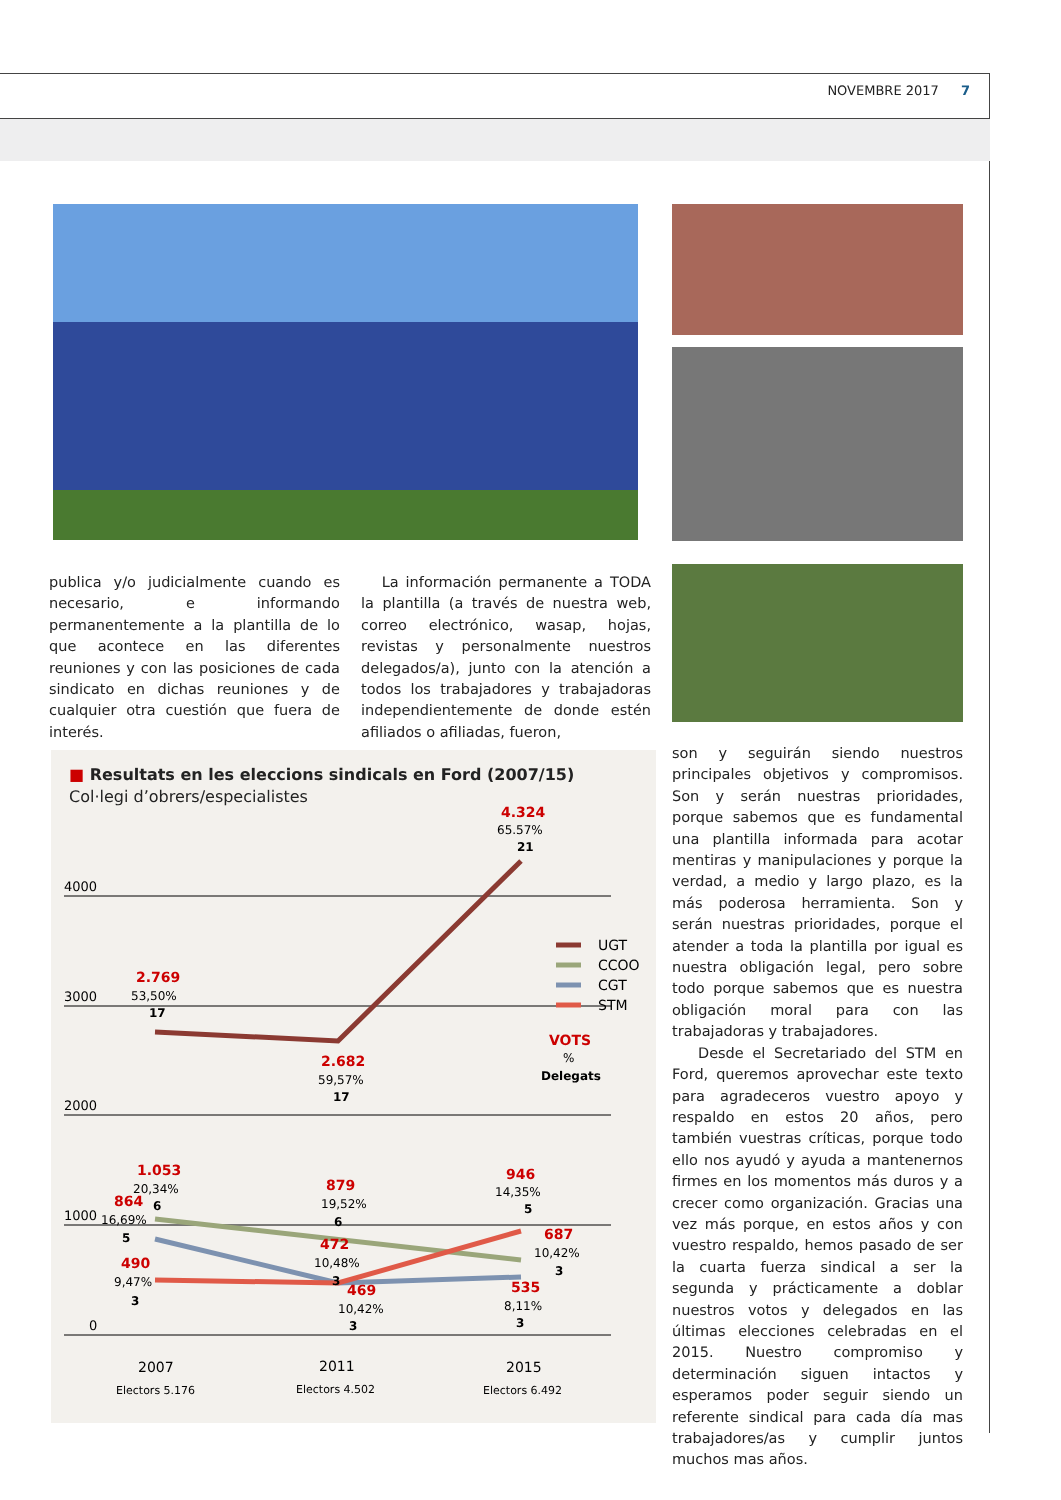NOVEMBRE 2017 7
publica y/o judicialmente cuando es necesario, e informando permanentemente a la plantilla de lo que acontece en las diferentes reuniones y con las posiciones de cada sindicato en dichas reuniones y de cualquier otra cuestión que fuera de interés.
La información permanente a TODA la plantilla (a través de nuestra web, correo electrónico, wasap, hojas, revistas y personalmente nuestros delegados/a), junto con la atención a todos los trabajadores y trabajadoras independientemente de donde estén afiliados o afiliadas, fueron,
son y seguirán siendo nuestros principales objetivos y compromisos. Son y serán nuestras prioridades, porque sabemos que es fundamental una plantilla informada para acotar mentiras y manipulaciones y porque la verdad, a medio y largo plazo, es la más poderosa herramienta. Son y serán nuestras prioridades, porque el atender a toda la plantilla por igual es nuestra obligación legal, pero sobre todo porque sabemos que es nuestra obligación moral para con las trabajadoras y trabajadores.
Desde el Secretariado del STM en Ford, queremos aprovechar este texto para agradeceros vuestro apoyo y respaldo en estos 20 años, pero también vuestras críticas, porque todo ello nos ayudó y ayuda a mantenernos firmes en los momentos más duros y a crecer como organización. Gracias una vez más porque, en estos años y con vuestro respaldo, hemos pasado de ser la cuarta fuerza sindical a ser la segunda y prácticamente a doblar nuestros votos y delegados en las últimas elecciones celebradas en el 2015. Nuestro compromiso y determinación siguen intactos y esperamos poder seguir siendo un referente sindical para cada día mas trabajadores/as y cumplir juntos muchos mas años.
■ Resultats en les eleccions sindicals en Ford (2007/15)
Col·legi d’obrers/especialistes
4000
3000
2000
1000
0
2.769
2.682
4.324
1.053
864
879
472
490
469
946
687
535
53,50%
59,57%
65.57%
20,34%
16,69%
19,52%
10,48%
9,47%
10,42%
14,35%
10,42%
8,11%
17
17
21
6
5
6
3
3
3
5
3
3
UGT
CCOO
CGT
STM
VOTS
%
Delegats
2007
2011
2015
Electors 5.176
Electors 4.502
Electors 6.492